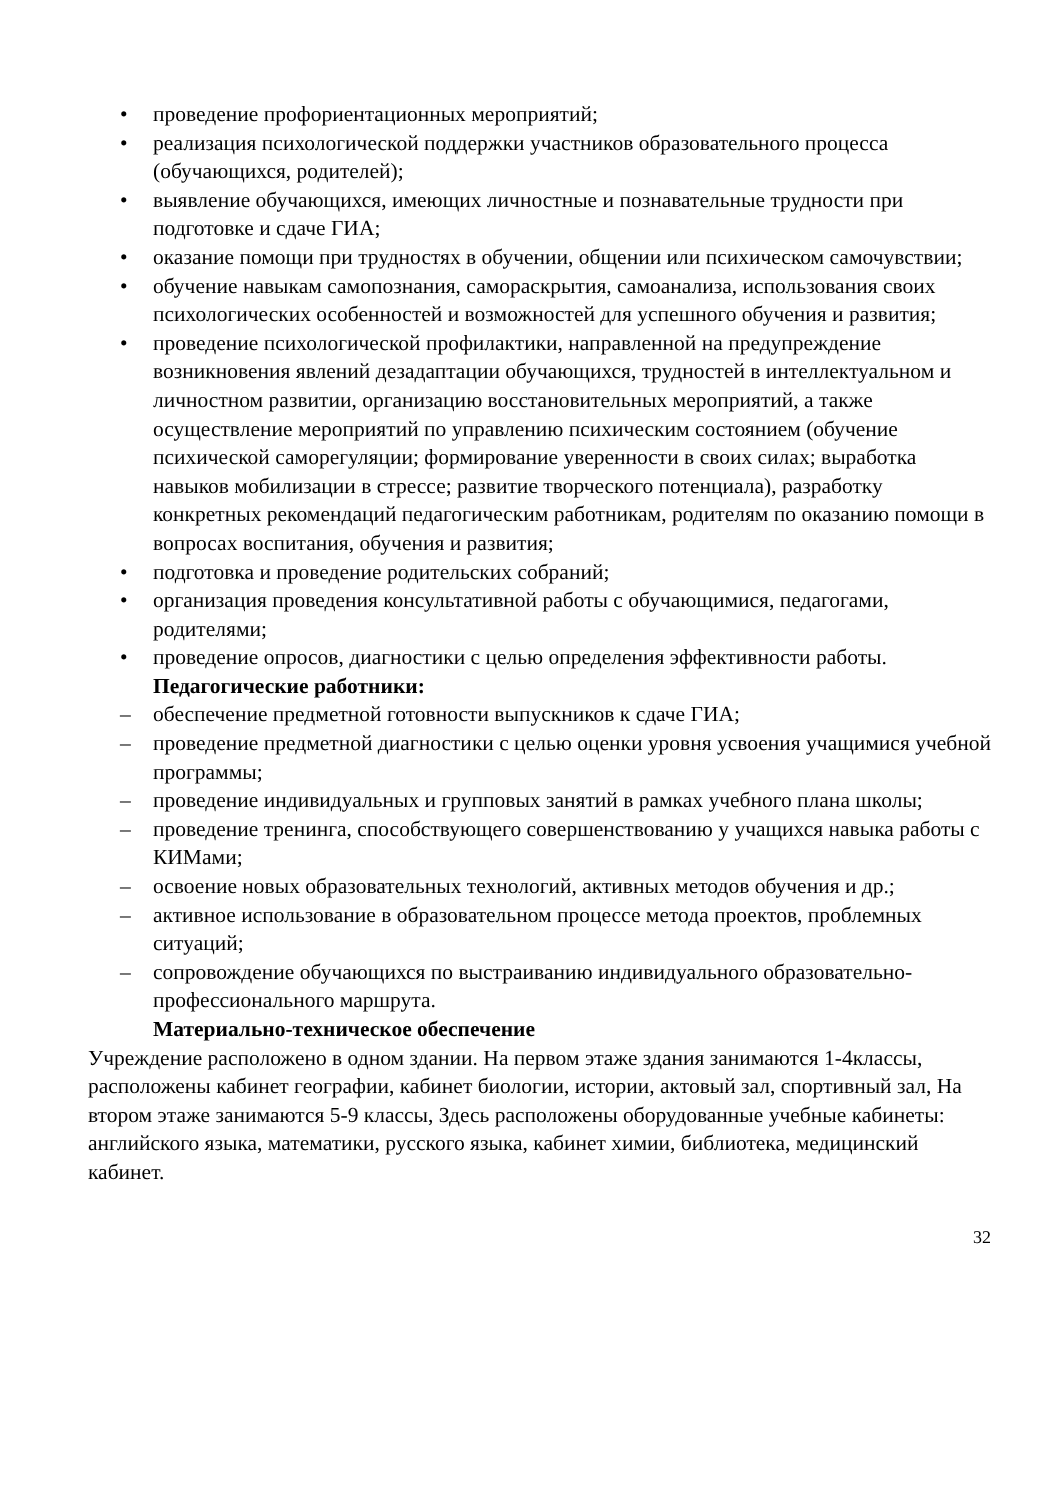• проведение профориентационных мероприятий;
• реализация психологической поддержки участников образовательного процесса (обучающихся, родителей);
• выявление обучающихся, имеющих личностные и познавательные трудности при подготовке и сдаче ГИА;
• оказание помощи при трудностях в обучении, общении или психическом самочувствии;
• обучение навыкам самопознания, самораскрытия, самоанализа, использования своих психологических особенностей и возможностей для успешного обучения и развития;
• проведение психологической профилактики, направленной на предупреждение возникновения явлений дезадаптации обучающихся, трудностей в интеллектуальном и личностном развитии, организацию восстановительных мероприятий, а также осуществление мероприятий по управлению психическим состоянием (обучение психической саморегуляции; формирование уверенности в своих силах; выработка навыков мобилизации в стрессе; развитие творческого потенциала), разработку конкретных рекомендаций педагогическим работникам, родителям по оказанию помощи в вопросах воспитания, обучения и развития;
• подготовка и проведение родительских собраний;
• организация проведения консультативной работы с обучающимися, педагогами, родителями;
• проведение опросов, диагностики с целью определения эффективности работы.
Педагогические работники:
– обеспечение предметной готовности выпускников к сдаче ГИА;
– проведение предметной диагностики с целью оценки уровня усвоения учащимися учебной программы;
– проведение индивидуальных и групповых занятий в рамках учебного плана школы;
– проведение тренинга, способствующего совершенствованию у учащихся навыка работы с КИМами;
– освоение новых образовательных технологий, активных методов обучения и др.;
– активное использование в образовательном процессе метода проектов, проблемных ситуаций;
– сопровождение обучающихся по выстраиванию индивидуального образовательно-профессионального маршрута.
Материально-техническое обеспечение
Учреждение расположено в одном здании. На первом этаже здания занимаются 1-4классы, расположены кабинет географии, кабинет биологии, истории, актовый зал, спортивный зал, На втором этаже занимаются 5-9 классы, Здесь расположены оборудованные учебные кабинеты: английского языка, математики, русского языка, кабинет химии, библиотека, медицинский кабинет.
32